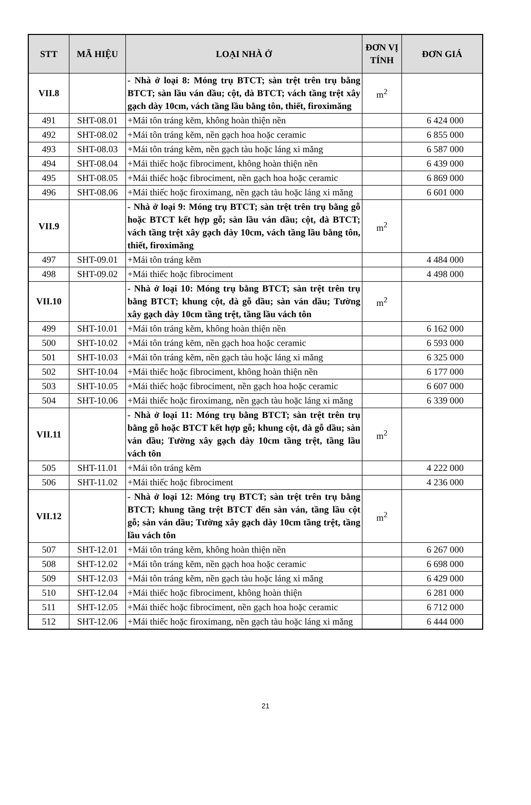| STT | MÃ HIỆU | LOẠI NHÀ Ở | ĐƠN VỊ TÍNH | ĐƠN GIÁ |
| --- | --- | --- | --- | --- |
| VII.8 | | - Nhà ở loại 8: Móng trụ BTCT; sàn trệt trên trụ bằng BTCT; sàn lầu ván dầu; cột, đà BTCT; vách tầng trệt xây gạch dày 10cm, vách tầng lầu bằng tôn, thiết, firoximăng | m<sup>2</sup> | |
| 491 | SHT-08.01 | +Mái tôn tráng kẽm, không hoàn thiện nền | | 6 424 000 |
| 492 | SHT-08.02 | +Mái tôn tráng kẽm, nền gạch hoa hoặc ceramic | | 6 855 000 |
| 493 | SHT-08.03 | +Mái tôn tráng kẽm, nền gạch tàu hoặc láng xi măng | | 6 587 000 |
| 494 | SHT-08.04 | +Mái thiếc hoặc fibrociment, không hoàn thiện nền | | 6 439 000 |
| 495 | SHT-08.05 | +Mái thiếc hoặc fibrociment, nền gạch hoa hoặc ceramic | | 6 869 000 |
| 496 | SHT-08.06 | +Mái thiếc hoặc firoximang, nền gạch tàu hoặc láng xi măng | | 6 601 000 |
| VII.9 | | - Nhà ở loại 9: Móng trụ BTCT; sàn trệt trên trụ bằng gỗ hoặc BTCT kết hợp gỗ; sàn lầu ván dầu; cột, đà BTCT; vách tầng trệt xây gạch dày 10cm, vách tầng lầu bằng tôn, thiết, firoximăng | m<sup>2</sup> | |
| 497 | SHT-09.01 | +Mái tôn tráng kẽm | | 4 484 000 |
| 498 | SHT-09.02 | +Mái thiếc hoặc fibrociment | | 4 498 000 |
| VII.10 | | - Nhà ở loại 10: Móng trụ bằng BTCT; sàn trệt trên trụ bằng BTCT; khung cột, đà gỗ dầu; sàn ván dầu; Tường xây gạch dày 10cm tầng trệt, tầng lầu vách tôn | m<sup>2</sup> | |
| 499 | SHT-10.01 | +Mái tôn tráng kẽm, không hoàn thiện nền | | 6 162 000 |
| 500 | SHT-10.02 | +Mái tôn tráng kẽm, nền gạch hoa hoặc ceramic | | 6 593 000 |
| 501 | SHT-10.03 | +Mái tôn tráng kẽm, nền gạch tàu hoặc láng xi măng | | 6 325 000 |
| 502 | SHT-10.04 | +Mái thiếc hoặc fibrociment, không hoàn thiện nền | | 6 177 000 |
| 503 | SHT-10.05 | +Mái thiếc hoặc fibrociment, nền gạch hoa hoặc ceramic | | 6 607 000 |
| 504 | SHT-10.06 | +Mái thiếc hoặc firoximang, nền gạch tàu hoặc láng xi măng | | 6 339 000 |
| VII.11 | | - Nhà ở loại 11: Móng trụ bằng BTCT; sàn trệt trên trụ bằng gỗ hoặc BTCT kết hợp gỗ; khung cột, đà gỗ dầu; sàn ván dầu; Tường xây gạch dày 10cm tầng trệt, tầng lầu vách tôn | m<sup>2</sup> | |
| 505 | SHT-11.01 | +Mái tôn tráng kẽm | | 4 222 000 |
| 506 | SHT-11.02 | +Mái thiếc hoặc fibrociment | | 4 236 000 |
| VII.12 | | - Nhà ở loại 12: Móng trụ BTCT; sàn trệt trên trụ bằng BTCT; khung tầng trệt BTCT đến sàn ván, tầng lầu cột gỗ; sàn ván dầu; Tường xây gạch dày 10cm tầng trệt, tầng lầu vách tôn | m<sup>2</sup> | |
| 507 | SHT-12.01 | +Mái tôn tráng kẽm, không hoàn thiện nền | | 6 267 000 |
| 508 | SHT-12.02 | +Mái tôn tráng kẽm, nền gạch hoa hoặc ceramic | | 6 698 000 |
| 509 | SHT-12.03 | +Mái tôn tráng kẽm, nền gạch tàu hoặc láng xi măng | | 6 429 000 |
| 510 | SHT-12.04 | +Mái thiếc hoặc fibrociment, không hoàn thiện | | 6 281 000 |
| 511 | SHT-12.05 | +Mái thiếc hoặc fibrociment, nền gạch hoa hoặc ceramic | | 6 712 000 |
| 512 | SHT-12.06 | +Mái thiếc hoặc firoximang, nền gạch tàu hoặc láng xi măng | | 6 444 000 |
21